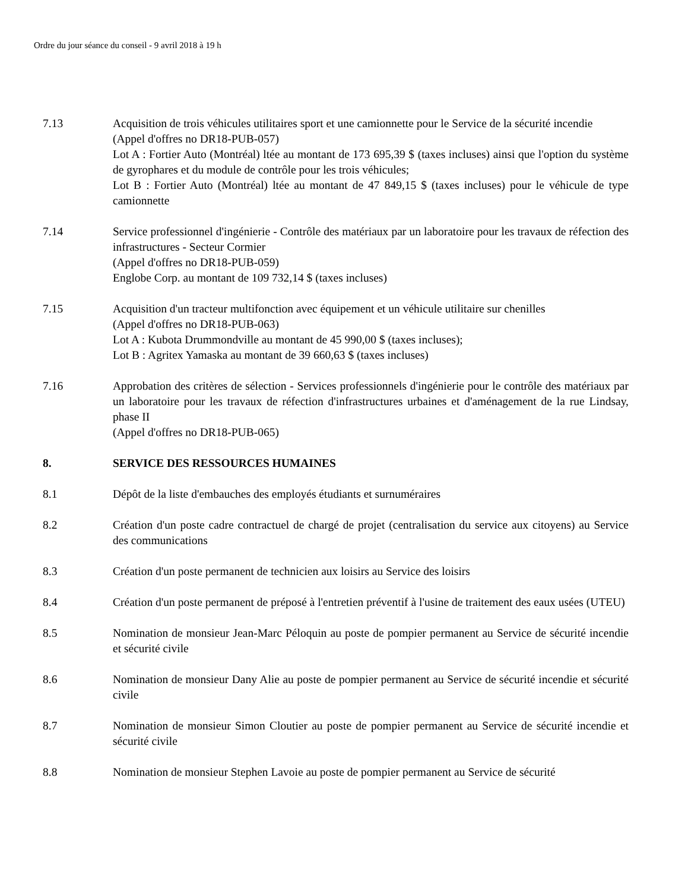Ordre du jour séance du conseil - 9 avril 2018 à 19 h
7.13 Acquisition de trois véhicules utilitaires sport et une camionnette pour le Service de la sécurité incendie
(Appel d'offres no DR18-PUB-057)
Lot A : Fortier Auto (Montréal) ltée au montant de 173 695,39 $ (taxes incluses) ainsi que l'option du système de gyrophares et du module de contrôle pour les trois véhicules;
Lot B : Fortier Auto (Montréal) ltée au montant de 47 849,15 $ (taxes incluses) pour le véhicule de type camionnette
7.14 Service professionnel d'ingénierie - Contrôle des matériaux par un laboratoire pour les travaux de réfection des infrastructures - Secteur Cormier
(Appel d'offres no DR18-PUB-059)
Englobe Corp. au montant de 109 732,14 $ (taxes incluses)
7.15 Acquisition d'un tracteur multifonction avec équipement et un véhicule utilitaire sur chenilles
(Appel d'offres no DR18-PUB-063)
Lot A : Kubota Drummondville au montant de 45 990,00 $ (taxes incluses);
Lot B : Agritex Yamaska au montant de 39 660,63 $ (taxes incluses)
7.16 Approbation des critères de sélection - Services professionnels d'ingénierie pour le contrôle des matériaux par un laboratoire pour les travaux de réfection d'infrastructures urbaines et d'aménagement de la rue Lindsay, phase II
(Appel d'offres no DR18-PUB-065)
8. SERVICE DES RESSOURCES HUMAINES
8.1 Dépôt de la liste d'embauches des employés étudiants et surnuméraires
8.2 Création d'un poste cadre contractuel de chargé de projet (centralisation du service aux citoyens) au Service des communications
8.3 Création d'un poste permanent de technicien aux loisirs au Service des loisirs
8.4 Création d'un poste permanent de préposé à l'entretien préventif à l'usine de traitement des eaux usées (UTEU)
8.5 Nomination de monsieur Jean-Marc Péloquin au poste de pompier permanent au Service de sécurité incendie et sécurité civile
8.6 Nomination de monsieur Dany Alie au poste de pompier permanent au Service de sécurité incendie et sécurité civile
8.7 Nomination de monsieur Simon Cloutier au poste de pompier permanent au Service de sécurité incendie et sécurité civile
8.8 Nomination de monsieur Stephen Lavoie au poste de pompier permanent au Service de sécurité